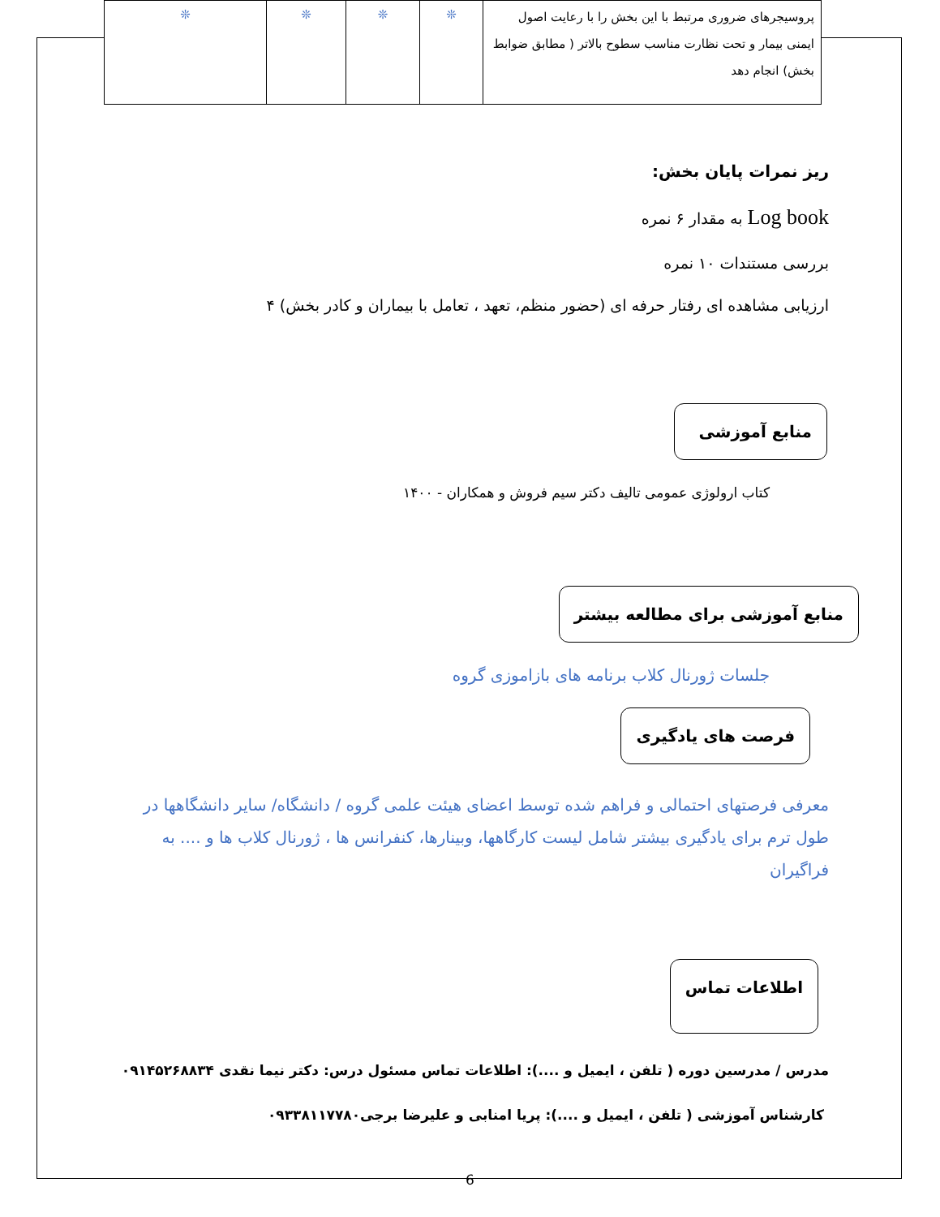| پروسیجرهای ضروری مرتبط با این بخش را با رعایت اصول ایمنی بیمار و تحت نظارت مناسب سطوح بالاتر ( مطابق ضوابط بخش) انجام دهد | ❊ | ❊ | ❊ | ❊ |
ریز نمرات پایان بخش:
Log book به مقدار ۶ نمره
بررسی مستندات ۱۰ نمره
ارزیابی مشاهده ای رفتار حرفه ای (حضور منظم، تعهد ، تعامل با بیماران و کادر بخش) ۴
منابع آموزشی
کتاب ارولوژی عمومی تالیف دکتر سیم فروش و همکاران - ۱۴۰۰
منابع آموزشی برای مطالعه بیشتر
جلسات ژورنال کلاب برنامه های بازاموزی گروه
فرصت های یادگیری
معرفی فرصتهای احتمالی و فراهم شده توسط اعضای هیئت علمی گروه / دانشگاه/ سایر دانشگاهها در طول ترم برای یادگیری بیشتر شامل لیست کارگاهها، وبینارها، کنفرانس ها ، ژورنال کلاب ها و .... به فراگیران
اطلاعات تماس
مدرس / مدرسین دوره ( تلفن ، ایمیل و ....): اطلاعات تماس مسئول درس: دکتر نیما نقدی ۰۹۱۴۵۲۶۸۸۳۴
کارشناس آموزشی ( تلفن ، ایمیل و ....): پریا امنابی و علیرضا برجی۰۹۳۳۸۱۱۷۷۸۰
6